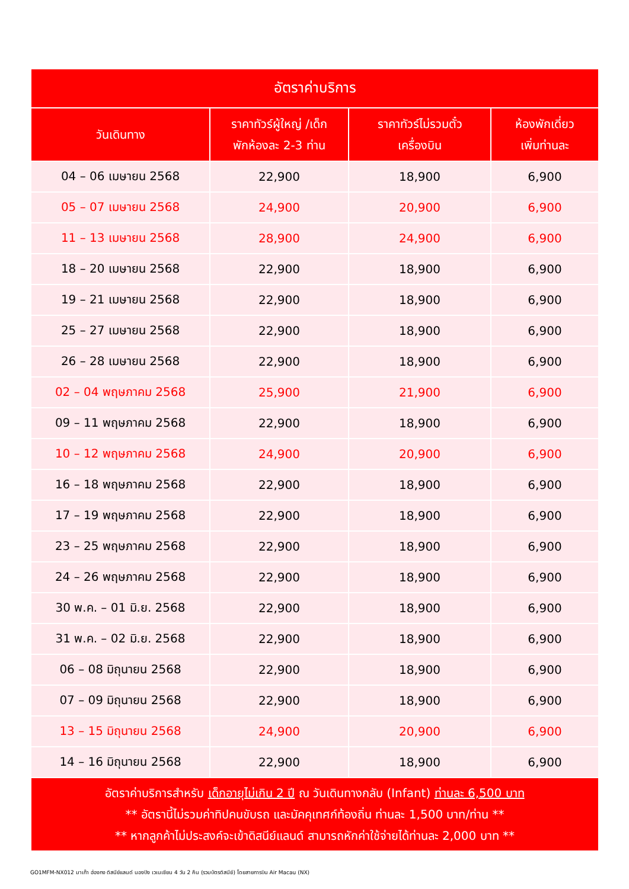| อัตราค่าบริการ | | | |
| --- | --- | --- | --- |
| วันเดินทาง | ราคาทัวร์ผู้ใหญ่ /เด็ก พักห้องละ 2-3 ท่าน | ราคาทัวร์ไม่รวมตั๋ว เครื่องบิน | ห้องพักเดี่ยว เพิ่มท่านละ |
| 04 – 06 เมษายน 2568 | 22,900 | 18,900 | 6,900 |
| 05 – 07 เมษายน 2568 | 24,900 | 20,900 | 6,900 |
| 11 – 13 เมษายน 2568 | 28,900 | 24,900 | 6,900 |
| 18 – 20 เมษายน 2568 | 22,900 | 18,900 | 6,900 |
| 19 – 21 เมษายน 2568 | 22,900 | 18,900 | 6,900 |
| 25 – 27 เมษายน 2568 | 22,900 | 18,900 | 6,900 |
| 26 – 28 เมษายน 2568 | 22,900 | 18,900 | 6,900 |
| 02 – 04 พฤษภาคม 2568 | 25,900 | 21,900 | 6,900 |
| 09 – 11 พฤษภาคม 2568 | 22,900 | 18,900 | 6,900 |
| 10 – 12 พฤษภาคม 2568 | 24,900 | 20,900 | 6,900 |
| 16 – 18 พฤษภาคม 2568 | 22,900 | 18,900 | 6,900 |
| 17 – 19 พฤษภาคม 2568 | 22,900 | 18,900 | 6,900 |
| 23 – 25 พฤษภาคม 2568 | 22,900 | 18,900 | 6,900 |
| 24 – 26 พฤษภาคม 2568 | 22,900 | 18,900 | 6,900 |
| 30 พ.ค. – 01 มิ.ย. 2568 | 22,900 | 18,900 | 6,900 |
| 31 พ.ค. – 02 มิ.ย. 2568 | 22,900 | 18,900 | 6,900 |
| 06 – 08 มิถุนายน 2568 | 22,900 | 18,900 | 6,900 |
| 07 – 09 มิถุนายน 2568 | 22,900 | 18,900 | 6,900 |
| 13 – 15 มิถุนายน 2568 | 24,900 | 20,900 | 6,900 |
| 14 – 16 มิถุนายน 2568 | 22,900 | 18,900 | 6,900 |
| อัตราค่าบริการสำหรับ เด็กอายุไม่เกิน 2 ปี ณ วันเดินทางกลับ (Infant) ท่านละ 6,500 บาท ** อัตรานี้ไม่รวมค่าทิปคนขับรถ และมัคคุเทศก์ท้องถิ่น ท่านละ 1,500 บาท/ท่าน ** ** หากลูกค้าไม่ประสงค์จะเข้าดิสนีย์แลนด์ สามารถหักค่าใช้จ่ายได้ท่านละ 2,000 บาท ** | | | |
GO1MFM-NX012 มาเก๊า ฮ่องกง ดิสนีย์แลนด์ นองปิง เวเนเชียน 4 วัน 2 คืน (รวมบัตรดิสนีย์) โดยสายการบิน Air Macau (NX)